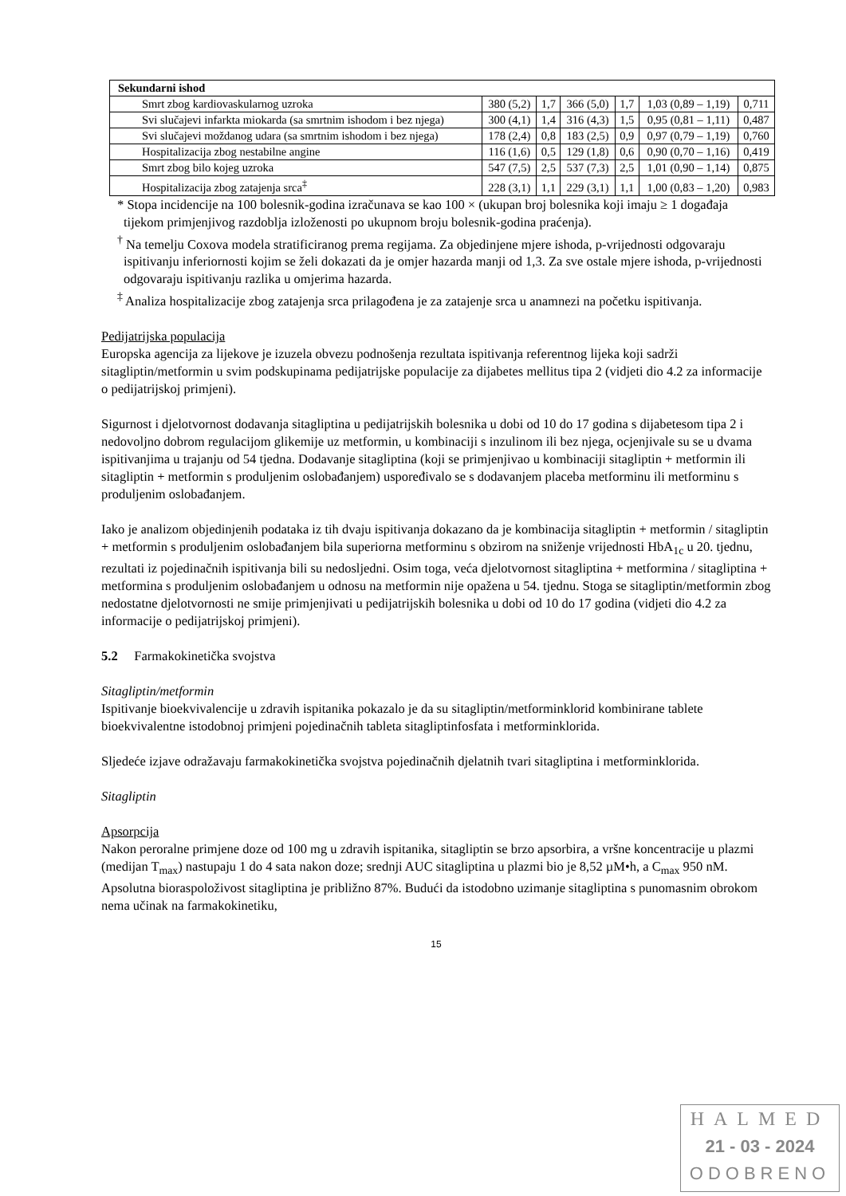| Sekundarni ishod | | | | | | |
| Smrt zbog kardiovaskularnog uzroka | 380 (5,2) | 1,7 | 366 (5,0) | 1,7 | 1,03 (0,89 – 1,19) | 0,711 |
| Svi slučajevi infarkta miokarda (sa smrtnim ishodom i bez njega) | 300 (4,1) | 1,4 | 316 (4,3) | 1,5 | 0,95 (0,81 – 1,11) | 0,487 |
| Svi slučajevi moždanog udara (sa smrtnim ishodom i bez njega) | 178 (2,4) | 0,8 | 183 (2,5) | 0,9 | 0,97 (0,79 – 1,19) | 0,760 |
| Hospitalizacija zbog nestabilne angine | 116 (1,6) | 0,5 | 129 (1,8) | 0,6 | 0,90 (0,70 – 1,16) | 0,419 |
| Smrt zbog bilo kojeg uzroka | 547 (7,5) | 2,5 | 537 (7,3) | 2,5 | 1,01 (0,90 – 1,14) | 0,875 |
| Hospitalizacija zbog zatajenja srca<sup>‡</sup> | 228 (3,1) | 1,1 | 229 (3,1) | 1,1 | 1,00 (0,83 – 1,20) | 0,983 |
* Stopa incidencije na 100 bolesnik-godina izračunava se kao 100 × (ukupan broj bolesnika koji imaju ≥ 1 događaja tijekom primjenjivog razdoblja izloženosti po ukupnom broju bolesnik-godina praćenja).
<sup>†</sup> Na temelju Coxova modela stratificiranog prema regijama. Za objedinjene mjere ishoda, p-vrijednosti odgovaraju ispitivanju inferiornosti kojim se želi dokazati da je omjer hazarda manji od 1,3. Za sve ostale mjere ishoda, p-vrijednosti odgovaraju ispitivanju razlika u omjerima hazarda.
<sup>‡</sup> Analiza hospitalizacije zbog zatajenja srca prilagođena je za zatajenje srca u anamnezi na početku ispitivanja.
Pedijatrijska populacija
Europska agencija za lijekove je izuzela obvezu podnošenja rezultata ispitivanja referentnog lijeka koji sadrži sitagliptin/metformin u svim podskupinama pedijatrijske populacije za dijabetes mellitus tipa 2 (vidjeti dio 4.2 za informacije o pedijatrijskoj primjeni).
Sigurnost i djelotvornost dodavanja sitagliptina u pedijatrijskih bolesnika u dobi od 10 do 17 godina s dijabetesom tipa 2 i nedovoljno dobrom regulacijom glikemije uz metformin, u kombinaciji s inzulinom ili bez njega, ocjenjivale su se u dvama ispitivanjima u trajanju od 54 tjedna. Dodavanje sitagliptina (koji se primjenjivao u kombinaciji sitagliptin + metformin ili sitagliptin + metformin s produljenim oslobađanjem) uspoređivalo se s dodavanjem placeba metforminu ili metforminu s produljenim oslobađanjem.
Iako je analizom objedinjenih podataka iz tih dvaju ispitivanja dokazano da je kombinacija sitagliptin + metformin / sitagliptin + metformin s produljenim oslobađanjem bila superiorna metforminu s obzirom na sniženje vrijednosti HbA<sub>1c</sub> u 20. tjednu, rezultati iz pojedinačnih ispitivanja bili su nedosljedni. Osim toga, veća djelotvornost sitagliptina + metformina / sitagliptina + metformina s produljenim oslobađanjem u odnosu na metformin nije opažena u 54. tjednu. Stoga se sitagliptin/metformin zbog nedostatne djelotvornosti ne smije primjenjivati u pedijatrijskih bolesnika u dobi od 10 do 17 godina (vidjeti dio 4.2 za informacije o pedijatrijskoj primjeni).
5.2 Farmakokinetička svojstva
Sitagliptin/metformin
Ispitivanje bioekvivalencije u zdravih ispitanika pokazalo je da su sitagliptin/metforminklorid kombinirane tablete bioekvivalentne istodobnoj primjeni pojedinačnih tableta sitagliptinfosfata i metforminklorida.
Sljedeće izjave odražavaju farmakokinetička svojstva pojedinačnih djelatnih tvari sitagliptina i metforminklorida.
Sitagliptin
Apsorpcija
Nakon peroralne primjene doze od 100 mg u zdravih ispitanika, sitagliptin se brzo apsorbira, a vršne koncentracije u plazmi (medijan T<sub>max</sub>) nastupaju 1 do 4 sata nakon doze; srednji AUC sitagliptina u plazmi bio je 8,52 µM•h, a C<sub>max</sub> 950 nM. Apsolutna bioraspoloživost sitagliptina je približno 87%. Budući da istodobno uzimanje sitagliptina s punomasnim obrokom nema učinak na farmakokinetiku,
15
HALMED
21 - 03 - 2024
ODOBRENO